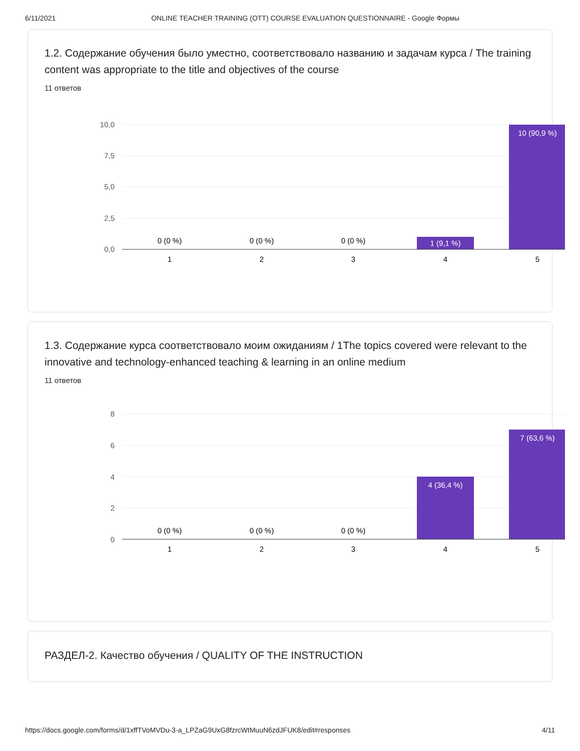6/11/2021 ONLINE TEACHER TRAINING (OTT) COURSE EVALUATION QUESTIONNAIRE - Google Формы
1.2. Содержание обучения было уместно, соответствовало названию и задачам курса / The training content was appropriate to the title and objectives of the course
11 ответов
10,0
7,5
5,0
2,5
0,0
0 (0 %)
0 (0 %)
0 (0 %)
1 (9,1 %)
10 (90,9 %)
1
2
3
4
5
1.3. Содержание курса соответствовало моим ожиданиям / 1The topics covered were relevant to the innovative and technology-enhanced teaching & learning in an online medium
11 ответов
8
6
4
2
0
0 (0 %)
0 (0 %)
0 (0 %)
4 (36,4 %)
7 (63,6 %)
1
2
3
4
5
РАЗДЕЛ-2. Качество обучения / QUALITY OF THE INSTRUCTION
https://docs.google.com/forms/d/1xffTVoMVDu-3-a_LPZaG9UxG8fzrcWtMuuN6zdJFUK8/edit#responses 4/11